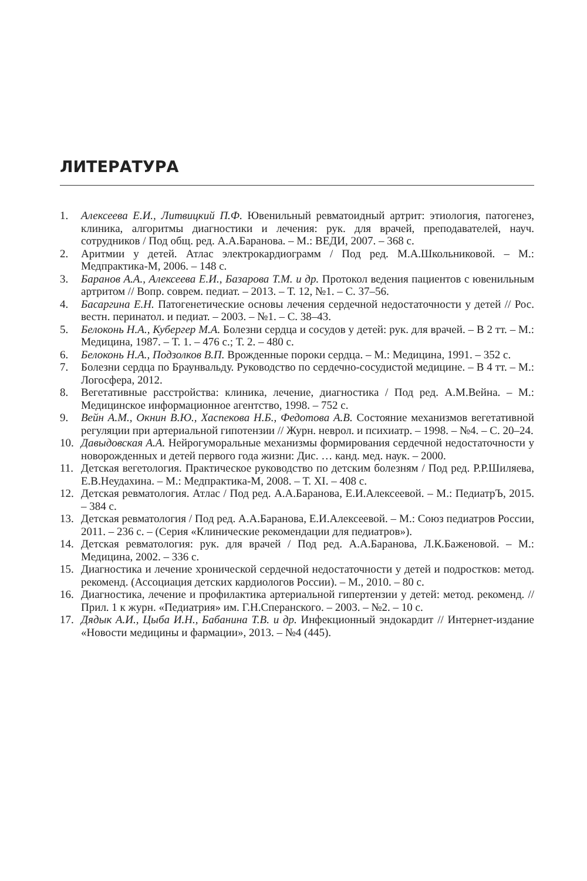ЛИТЕРАТУРА
1. Алексеева Е.И., Литвицкий П.Ф. Ювенильный ревматоидный артрит: этиология, патогенез, клиника, алгоритмы диагностики и лечения: рук. для врачей, преподавателей, науч. сотрудников / Под общ. ред. А.А.Баранова. – М.: ВЕДИ, 2007. – 368 с.
2. Аритмии у детей. Атлас электрокардиограмм / Под ред. М.А.Школьниковой. – М.: Медпрактика-М, 2006. – 148 с.
3. Баранов А.А., Алексеева Е.И., Базарова Т.М. и др. Протокол ведения пациентов с ювенильным артритом // Вопр. соврем. педиат. – 2013. – Т. 12, №1. – С. 37–56.
4. Басаргина Е.Н. Патогенетические основы лечения сердечной недостаточности у детей // Рос. вестн. перинатол. и педиат. – 2003. – №1. – С. 38–43.
5. Белоконь Н.А., Кубергер М.А. Болезни сердца и сосудов у детей: рук. для врачей. – В 2 тт. – М.: Медицина, 1987. – Т. 1. – 476 с.; Т. 2. – 480 с.
6. Белоконь Н.А., Подзолков В.П. Врожденные пороки сердца. – М.: Медицина, 1991. – 352 с.
7. Болезни сердца по Браунвальду. Руководство по сердечно-сосудистой медицине. – В 4 тт. – М.: Логосфера, 2012.
8. Вегетативные расстройства: клиника, лечение, диагностика / Под ред. А.М.Вейна. – М.: Медицинское информационное агентство, 1998. – 752 с.
9. Вейн А.М., Окнин В.Ю., Хаспекова Н.Б., Федотова А.В. Состояние механизмов вегетативной регуляции при артериальной гипотензии // Журн. неврол. и психиатр. – 1998. – №4. – С. 20–24.
10. Давыдовская А.А. Нейрогуморальные механизмы формирования сердечной недостаточности у новорожденных и детей первого года жизни: Дис. … канд. мед. наук. – 2000.
11. Детская вегетология. Практическое руководство по детским болезням / Под ред. Р.Р.Шиляева, Е.В.Неудахина. – М.: Медпрактика-М, 2008. – Т. XI. – 408 с.
12. Детская ревматология. Атлас / Под ред. А.А.Баранова, Е.И.Алексеевой. – М.: ПедиатрЪ, 2015. – 384 с.
13. Детская ревматология / Под ред. А.А.Баранова, Е.И.Алексеевой. – М.: Союз педиатров России, 2011. – 236 с. – (Серия «Клинические рекомендации для педиатров»).
14. Детская ревматология: рук. для врачей / Под ред. А.А.Баранова, Л.К.Баженовой. – М.: Медицина, 2002. – 336 с.
15. Диагностика и лечение хронической сердечной недостаточности у детей и подростков: метод. рекоменд. (Ассоциация детских кардиологов России). – М., 2010. – 80 с.
16. Диагностика, лечение и профилактика артериальной гипертензии у детей: метод. рекоменд. // Прил. 1 к журн. «Педиатрия» им. Г.Н.Сперанского. – 2003. – №2. – 10 с.
17. Дядык А.И., Цыба И.Н., Бабанина Т.В. и др. Инфекционный эндокардит // Интернет-издание «Новости медицины и фармации», 2013. – №4 (445).